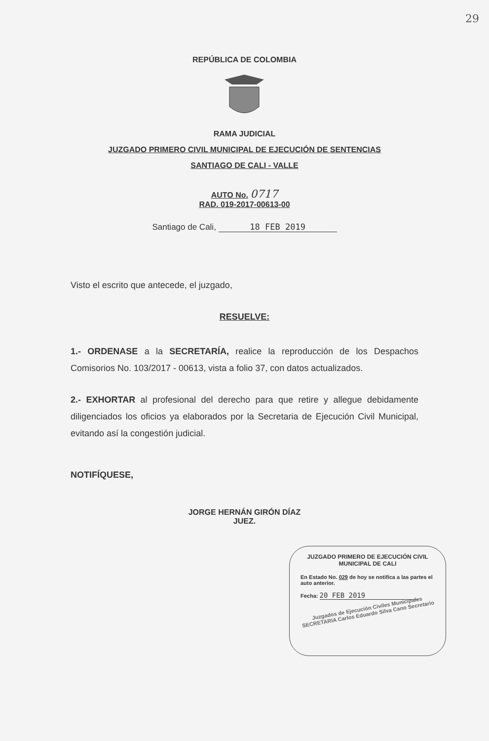29
REPÚBLICA DE COLOMBIA
RAMA JUDICIAL
JUZGADO PRIMERO CIVIL MUNICIPAL DE EJECUCIÓN DE SENTENCIAS
SANTIAGO DE CALI - VALLE
AUTO No. 0717
RAD. 019-2017-00613-00
Santiago de Cali, 18 FEB 2019
Visto el escrito que antecede, el juzgado,
RESUELVE:
1.- ORDENASE a la SECRETARÍA, realice la reproducción de los Despachos Comisorios No. 103/2017 - 00613, vista a folio 37, con datos actualizados.
2.- EXHORTAR al profesional del derecho para que retire y allegue debidamente diligenciados los oficios ya elaborados por la Secretaria de Ejecución Civil Municipal, evitando así la congestión judicial.
NOTIFÍQUESE,
JORGE HERNÁN GIRÓN DÍAZ
JUEZ.
JUZGADO PRIMERO DE EJECUCIÓN CIVIL MUNICIPAL DE CALI
En Estado No. 029 de hoy se notifica a las partes el auto anterior.
Fecha: 20 FEB 2019
Juzgados de Ejecución Civiles Municipales SECRETARIA Carlos Eduardo Silva Cano Secretario